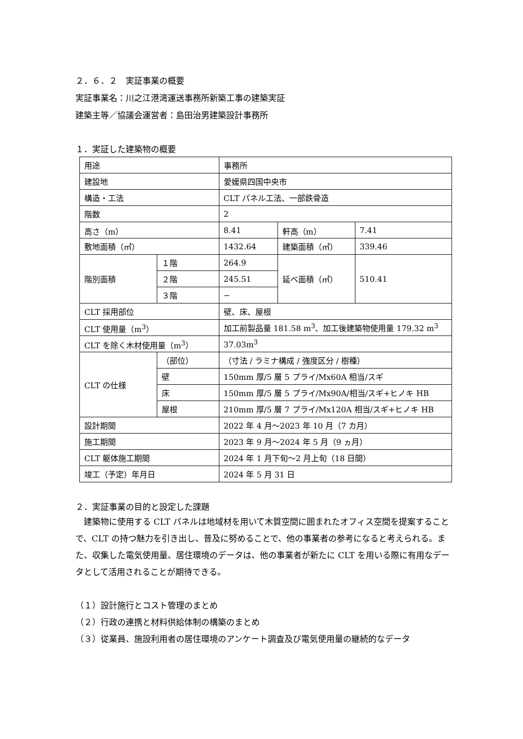２．６．２　実証事業の概要
実証事業名：川之江港湾運送事務所新築工事の建築実証
建築主等／協議会運営者：島田治男建築設計事務所
１．実証した建築物の概要
| 用途 | | 事務所 | | |
| 建設地 | | 愛媛県四国中央市 | | |
| 構造・工法 | | CLT パネル工法、一部鉄骨造 | | |
| 階数 | | 2 | | |
| 高さ（m） | | 8.41 | 軒高（m） | 7.41 |
| 敷地面積（㎡） | | 1432.64 | 建築面積（㎡） | 339.46 |
| 階別面積 | １階 | 264.9 | 延べ面積（㎡） | 510.41 |
| | ２階 | 245.51 | | |
| | ３階 | − | | |
| CLT 採用部位 | | 壁、床、屋根 | | |
| CLT 使用量（m<sup>3</sup>） | | 加工前製品量 181.58 m<sup>3</sup>、加工後建築物使用量 179.32 m<sup>3</sup> | | |
| CLT を除く木材使用量（m<sup>3</sup>） | | 37.03m<sup>3</sup> | | |
| CLT の仕様 | （部位） | （寸法 / ラミナ構成 / 強度区分 / 樹種） | | |
| | 壁 | 150mm 厚/5 層 5 プライ/Mx60A 相当/スギ | | |
| | 床 | 150mm 厚/5 層 5 プライ/Mx90A/相当/スギ+ヒノキ HB | | |
| | 屋根 | 210mm 厚/5 層 7 プライ/Mx120A 相当/スギ+ヒノキ HB | | |
| 設計期間 | | 2022 年 4 月～2023 年 10 月（7 カ月） | | |
| 施工期間 | | 2023 年 9 月～2024 年 5 月（9 ヵ月） | | |
| CLT 躯体施工期間 | | 2024 年 1 月下旬～2 月上旬（18 日間） | | |
| 竣工（予定）年月日 | | 2024 年 5 月 31 日 | | |
２．実証事業の目的と設定した課題
建築物に使用する CLT パネルは地域材を用いて木質空間に囲まれたオフィス空間を提案することで、CLT の持つ魅力を引き出し、普及に努めることで、他の事業者の参考になると考えられる。また、収集した電気使用量、居住環境のデータは、他の事業者が新たに CLT を用いる際に有用なデータとして活用されることが期待できる。
（１）設計施行とコスト管理のまとめ
（２）行政の連携と材料供給体制の構築のまとめ
（３）従業員、施設利用者の居住環境のアンケート調査及び電気使用量の継続的なデータ